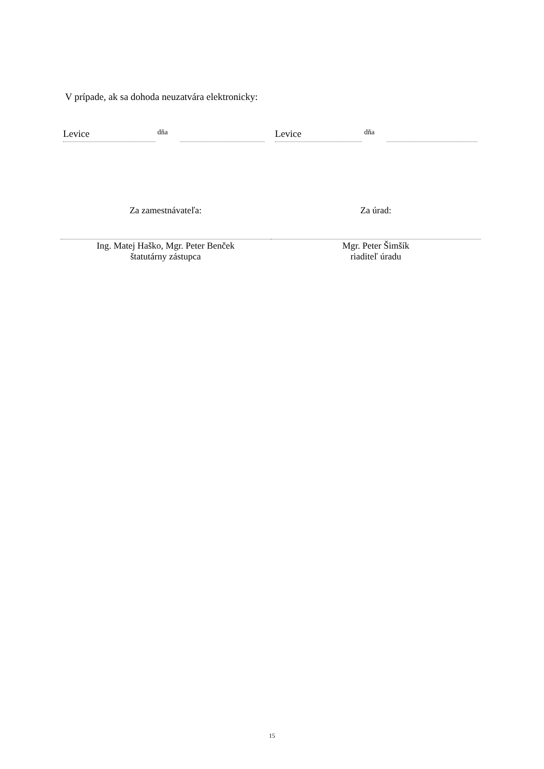V prípade, ak sa dohoda neuzatvára elektronicky:
Levice
dňa
Levice
dňa
Za zamestnávateľa:
Ing. Matej Haško, Mgr. Peter Benček
štatutárny zástupca
Za úrad:
Mgr. Peter Šimšík
riaditeľ úradu
15